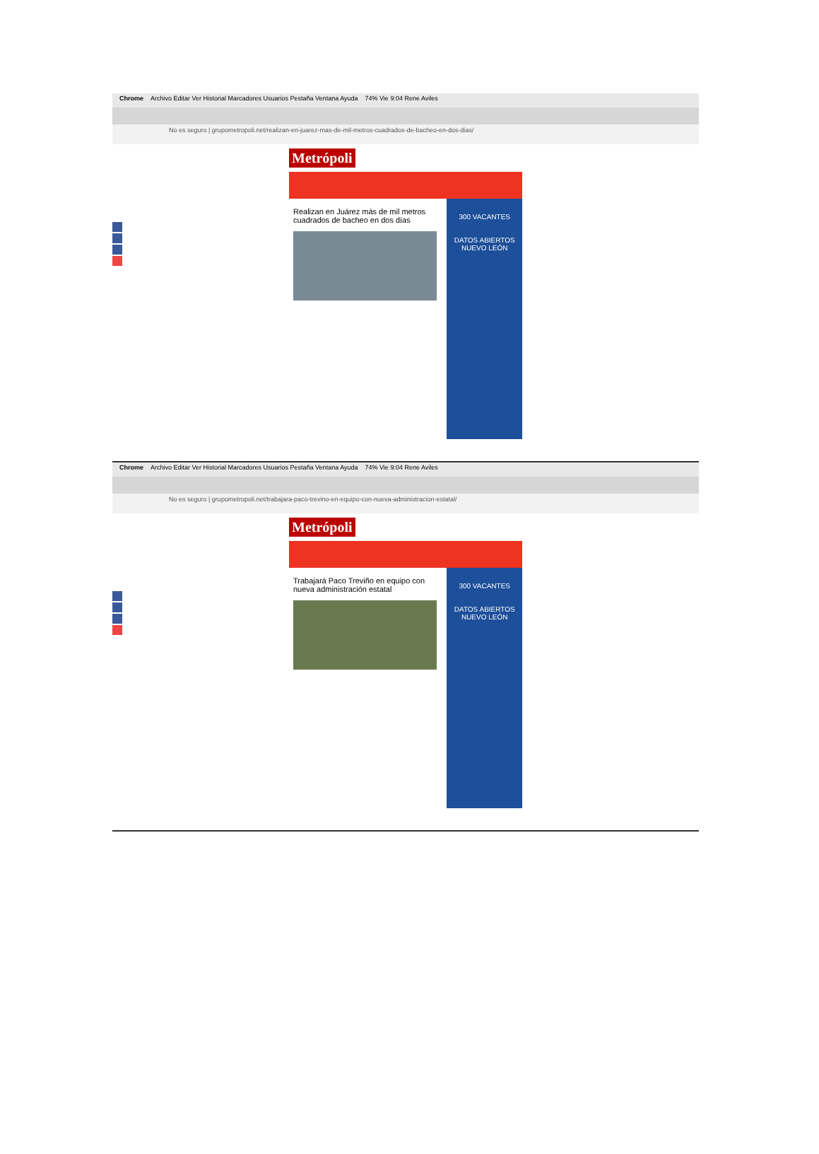Chrome Archivo Editar Ver Historial Marcadores Usuarios Pestaña Ventana Ayuda 74% Vie 9:04 Rene Aviles
No es seguro | grupometropoli.net/realizan-en-juarez-mas-de-mil-metros-cuadrados-de-bacheo-en-dos-dias/
Metrópoli
Realizan en Juárez más de mil metros cuadrados de bacheo en dos días
300 VACANTES
DATOS ABIERTOS
NUEVO LEÓN
Chrome Archivo Editar Ver Historial Marcadores Usuarios Pestaña Ventana Ayuda 74% Vie 9:04 Rene Aviles
No es seguro | grupometropoli.net/trabajara-paco-trevino-en-equipo-con-nueva-administracion-estatal/
Metrópoli
Trabajará Paco Treviño en equipo con nueva administración estatal
300 VACANTES
DATOS ABIERTOS
NUEVO LEÓN